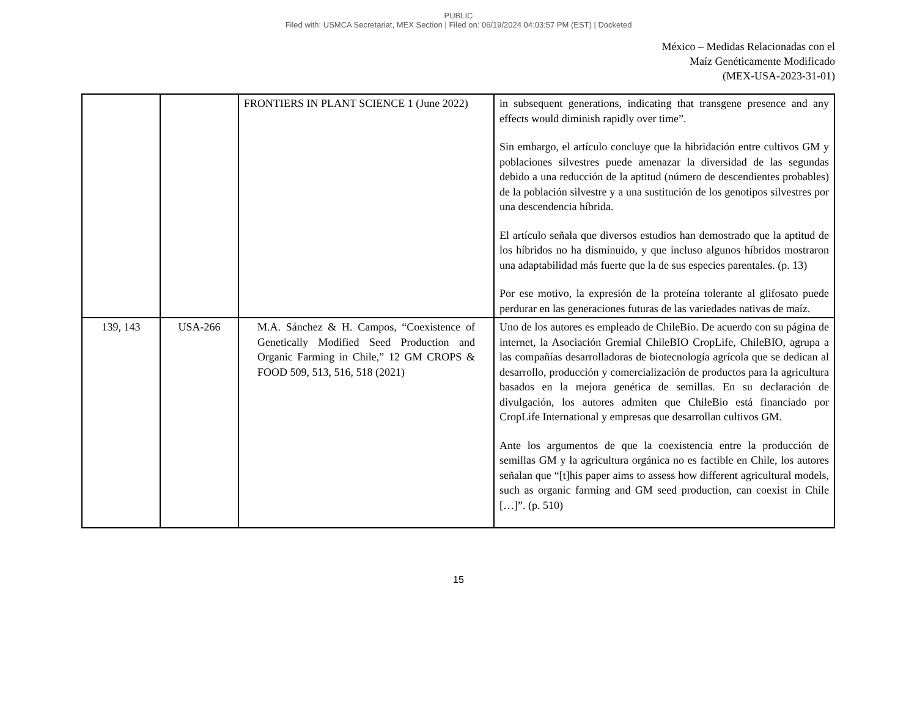PUBLIC
Filed with: USMCA Secretariat, MEX Section | Filed on: 06/19/2024 04:03:57 PM (EST) | Docketed
México – Medidas Relacionadas con el
Maíz Genéticamente Modificado
(MEX-USA-2023-31-01)
| | | FRONTIERS IN PLANT SCIENCE 1 (June 2022) | in subsequent generations, indicating that transgene presence and any effects would diminish rapidly over time”. Sin embargo, el artículo concluye que la hibridación entre cultivos GM y poblaciones silvestres puede amenazar la diversidad de las segundas debido a una reducción de la aptitud (número de descendientes probables) de la población silvestre y a una sustitución de los genotipos silvestres por una descendencia híbrida. El artículo señala que diversos estudios han demostrado que la aptitud de los híbridos no ha disminuido, y que incluso algunos híbridos mostraron una adaptabilidad más fuerte que la de sus especies parentales. (p. 13) Por ese motivo, la expresión de la proteína tolerante al glifosato puede perdurar en las generaciones futuras de las variedades nativas de maíz. |
| 139, 143 | USA-266 | M.A. Sánchez & H. Campos, “Coexistence of Genetically Modified Seed Production and Organic Farming in Chile,” 12 GM CROPS & FOOD 509, 513, 516, 518 (2021) | Uno de los autores es empleado de ChileBio. De acuerdo con su página de internet, la Asociación Gremial ChileBIO CropLife, ChileBIO, agrupa a las compañías desarrolladoras de biotecnología agrícola que se dedican al desarrollo, producción y comercialización de productos para la agricultura basados en la mejora genética de semillas. En su declaración de divulgación, los autores admiten que ChileBio está financiado por CropLife International y empresas que desarrollan cultivos GM. Ante los argumentos de que la coexistencia entre la producción de semillas GM y la agricultura orgánica no es factible en Chile, los autores señalan que “[t]his paper aims to assess how different agricultural models, such as organic farming and GM seed production, can coexist in Chile […]”. (p. 510) |
15